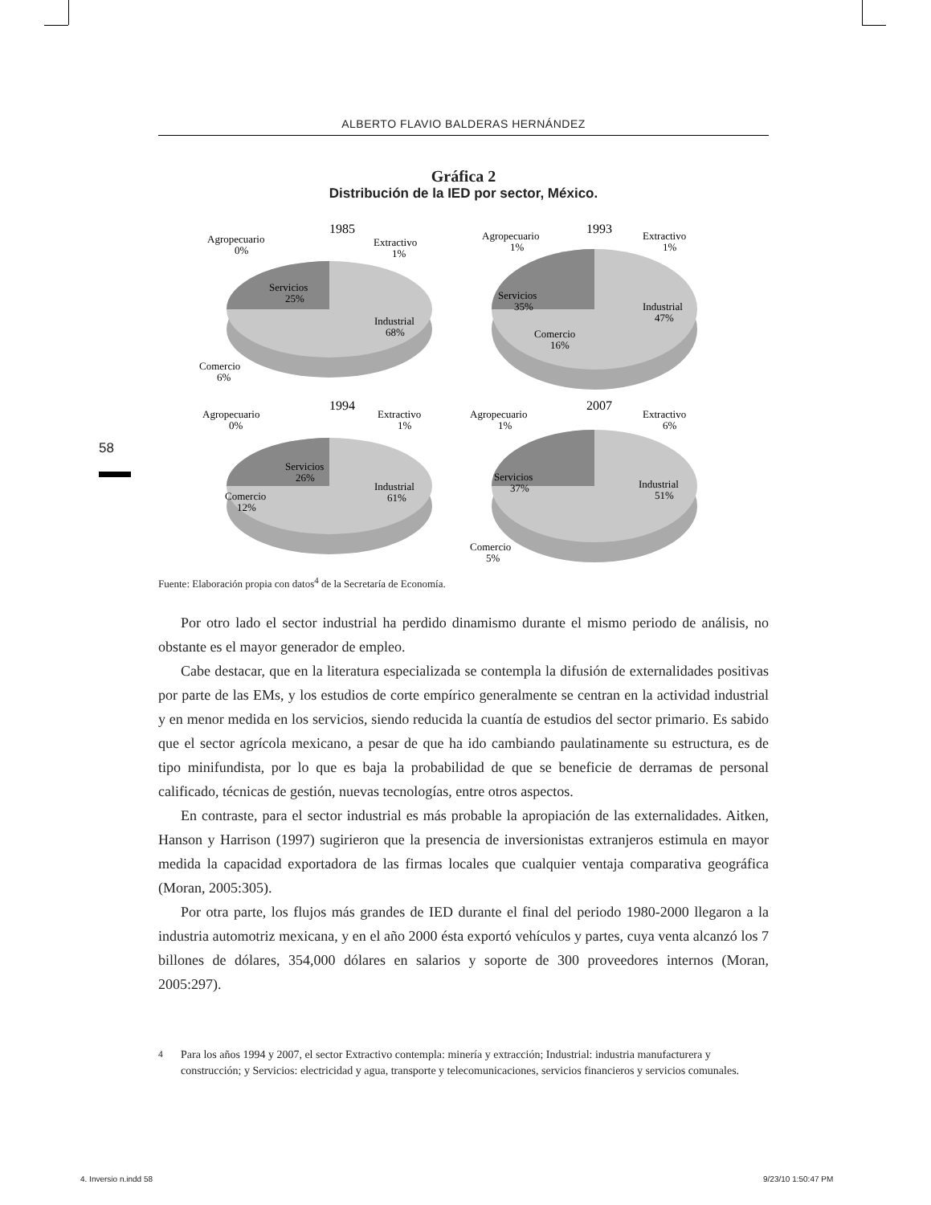ALBERTO FLAVIO BALDERAS HERNÁNDEZ
Gráfica 2
Distribución de la IED por sector, México.
1985
Agropecuario
0%
Extractivo
1%
Servicios
25%
Industrial
68%
Comercio
6%
1993
Agropecuario
1%
Extractivo
1%
Servicios
35%
Industrial
47%
Comercio
16%
1994
Agropecuario
0%
Extractivo
1%
Servicios
26%
Industrial
61%
Comercio
12%
2007
Agropecuario
1%
Extractivo
6%
Servicios
37%
Industrial
51%
Comercio
5%
Fuente: Elaboración propia con datos<sup>4</sup> de la Secretaría de Economía.
Por otro lado el sector industrial ha perdido dinamismo durante el mismo periodo de análisis, no obstante es el mayor generador de empleo.
Cabe destacar, que en la literatura especializada se contempla la difusión de externalidades positivas por parte de las EMs, y los estudios de corte empírico generalmente se centran en la actividad industrial y en menor medida en los servicios, siendo reducida la cuantía de estudios del sector primario. Es sabido que el sector agrícola mexicano, a pesar de que ha ido cambiando paulatinamente su estructura, es de tipo minifundista, por lo que es baja la probabilidad de que se beneficie de derramas de personal calificado, técnicas de gestión, nuevas tecnologías, entre otros aspectos.
En contraste, para el sector industrial es más probable la apropiación de las externalidades. Aitken, Hanson y Harrison (1997) sugirieron que la presencia de inversionistas extranjeros estimula en mayor medida la capacidad exportadora de las firmas locales que cualquier ventaja comparativa geográfica (Moran, 2005:305).
Por otra parte, los flujos más grandes de IED durante el final del periodo 1980-2000 llegaron a la industria automotriz mexicana, y en el año 2000 ésta exportó vehículos y partes, cuya venta alcanzó los 7 billones de dólares, 354,000 dólares en salarios y soporte de 300 proveedores internos (Moran, 2005:297).
<sup>4</sup> Para los años 1994 y 2007, el sector Extractivo contempla: minería y extracción; Industrial: industria manufacturera y construcción; y Servicios: electricidad y agua, transporte y telecomunicaciones, servicios financieros y servicios comunales.
58
4. Inversio n.indd 58 9/23/10 1:50:47 PM